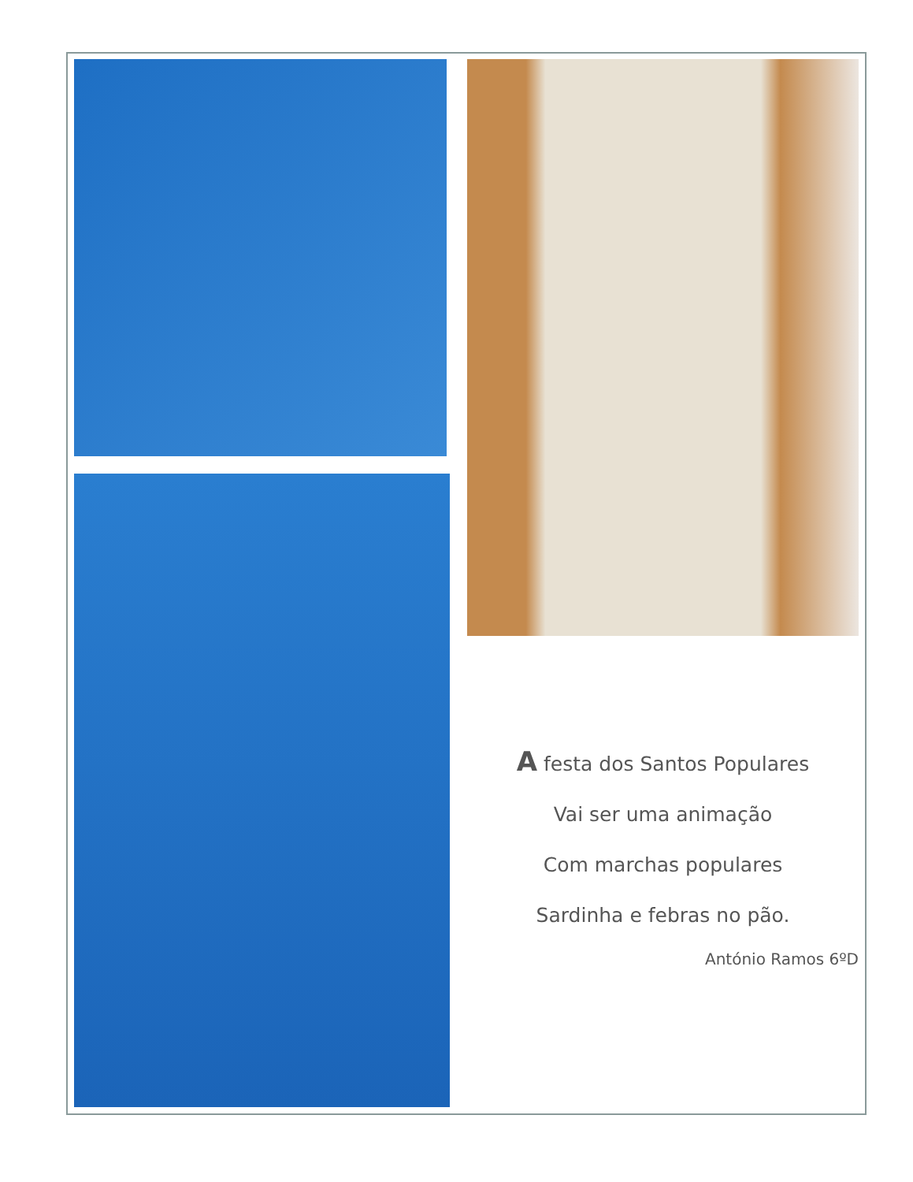A festa dos Santos Populares
Vai ser uma animação
Com marchas populares
Sardinha e febras no pão.
António Ramos 6ºD